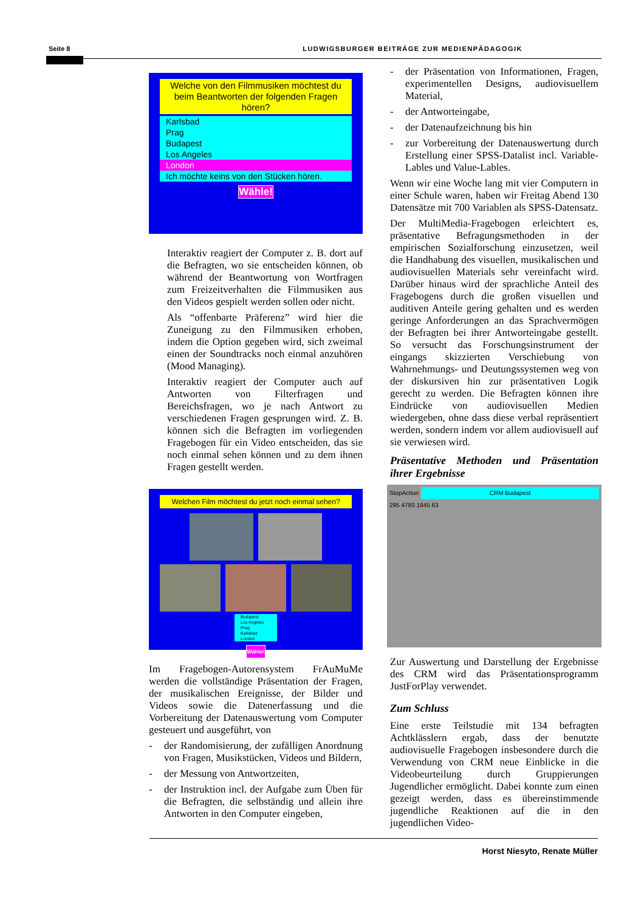Seite 8 LUDWIGSBURGER BEITRÄGE ZUR MEDIENPÄDAGOGIK
Welche von den Filmmusiken möchtest du beim Beantworten der folgenden Fragen hören?
Karlsbad
Prag
Budapest
Los Angeles
London
Ich möchte keins von den Stücken hören.
Wähle!
Interaktiv reagiert der Computer z. B. dort auf die Befragten, wo sie entscheiden können, ob während der Beantwortung von Wortfragen zum Freizeitverhalten die Filmmusiken aus den Videos gespielt werden sollen oder nicht.
Als “offenbarte Präferenz” wird hier die Zuneigung zu den Filmmusiken erhoben, indem die Option gegeben wird, sich zweimal einen der Soundtracks noch einmal anzuhören (Mood Managing).
Interaktiv reagiert der Computer auch auf Antworten von Filterfragen und Bereichsfragen, wo je nach Antwort zu verschiedenen Fragen gesprungen wird. Z. B. können sich die Befragten im vorliegenden Fragebogen für ein Video entscheiden, das sie noch einmal sehen können und zu dem ihnen Fragen gestellt werden.
Welchen Film möchtest du jetzt noch einmal sehen?
Budapest
Los Angeles
Prag
Karlsbad
London
Wähle!
Im Fragebogen-Autorensystem FrAuMuMe werden die vollständige Präsentation der Fragen, der musikalischen Ereignisse, der Bilder und Videos sowie die Datenerfassung und die Vorbereitung der Datenauswertung vom Computer gesteuert und ausgeführt, von
- der Randomisierung, der zufälligen Anordnung von Fragen, Musikstücken, Videos und Bildern,
- der Messung von Antwortzeiten,
- der Instruktion incl. der Aufgabe zum Üben für die Befragten, die selbständig und allein ihre Antworten in den Computer eingeben,
- der Präsentation von Informationen, Fragen, experimentellen Designs, audiovisuellem Material,
- der Antworteingabe,
- der Datenaufzeichnung bis hin
- zur Vorbereitung der Datenauswertung durch Erstellung einer SPSS-Datalist incl. Variable-Lables und Value-Lables.
Wenn wir eine Woche lang mit vier Computern in einer Schule waren, haben wir Freitag Abend 130 Datensätze mit 700 Variablen als SPSS-Datensatz.
Der MultiMedia-Fragebogen erleichtert es, präsentative Befragungsmethoden in der empirischen Sozialforschung einzusetzen, weil die Handhabung des visuellen, musikalischen und audiovisuellen Materials sehr vereinfacht wird. Darüber hinaus wird der sprachliche Anteil des Fragebogens durch die großen visuellen und auditiven Anteile gering gehalten und es werden geringe Anforderungen an das Sprachvermögen der Befragten bei ihrer Antworteingabe gestellt. So versucht das Forschungsinstrument der eingangs skizzierten Verschiebung von Wahrnehmungs- und Deutungssystemen weg von der diskursiven hin zur präsentativen Logik gerecht zu werden. Die Befragten können ihre Eindrücke von audiovisuellen Medien wiedergeben, ohne dass diese verbal repräsentiert werden, sondern indem vor allem audiovisuell auf sie verwiesen wird.
Präsentative Methoden und Präsentation ihrer Ergebnisse
StopAction CRM Budapest
295 4780 1845 63
Zur Auswertung und Darstellung der Ergebnisse des CRM wird das Präsentationsprogramm JustForPlay verwendet.
Zum Schluss
Eine erste Teilstudie mit 134 befragten Achtklässlern ergab, dass der benutzte audiovisuelle Fragebogen insbesondere durch die Verwendung von CRM neue Einblicke in die Videobeurteilung durch Gruppierungen Jugendlicher ermöglicht. Dabei konnte zum einen gezeigt werden, dass es übereinstimmende jugendliche Reaktionen auf die in den jugendlichen Video-
Horst Niesyto, Renate Müller